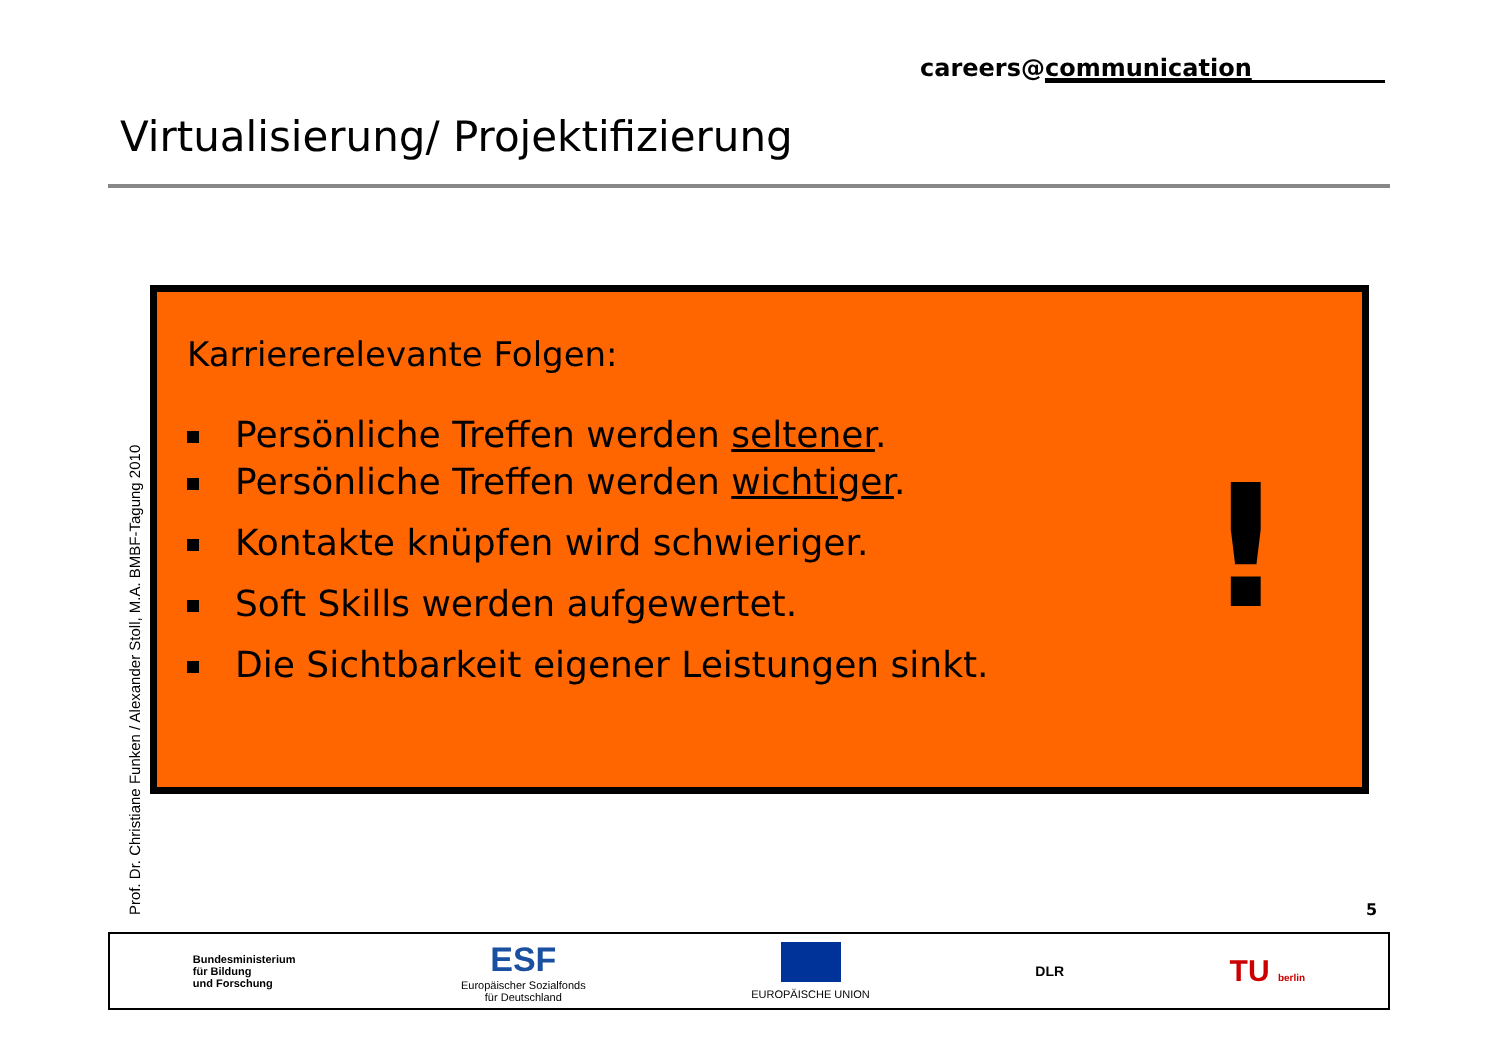careers@communication
Virtualisierung/ Projektifizierung
Prof. Dr. Christiane Funken / Alexander Stoll, M.A. BMBF-Tagung 2010
Karriererelevante Folgen:
Persönliche Treffen werden seltener.
Persönliche Treffen werden wichtiger.
Kontakte knüpfen wird schwieriger.
Soft Skills werden aufgewertet.
Die Sichtbarkeit eigener Leistungen sinkt.
!
5
Bundesministerium
für Bildung
und Forschung
ESF
Europäischer Sozialfonds
für Deutschland
EUROPÄISCHE UNION
DLR
TU berlin